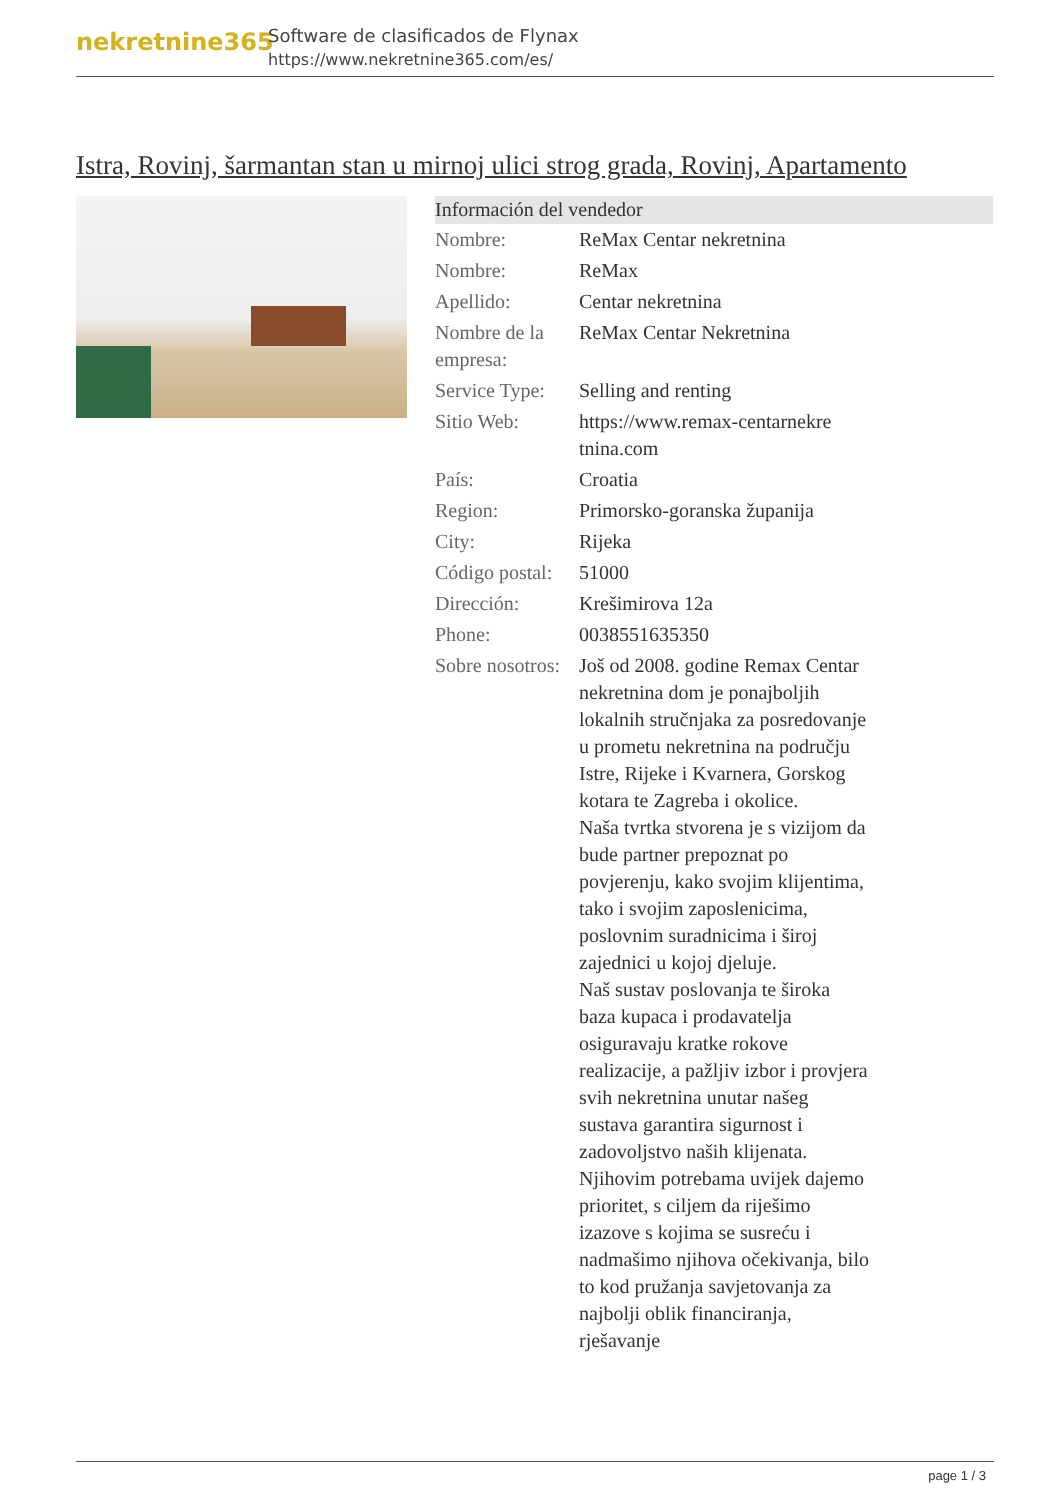nekretnine365
Software de clasificados de Flynax
https://www.nekretnine365.com/es/
Istra, Rovinj, šarmantan stan u mirnoj ulici strog grada, Rovinj, Apartamento
Información del vendedor
| Nombre: | ReMax Centar nekretnina |
| Nombre: | ReMax |
| Apellido: | Centar nekretnina |
| Nombre de la empresa: | ReMax Centar Nekretnina |
| Service Type: | Selling and renting |
| Sitio Web: | https://www.remax-centarnekre tnina.com |
| País: | Croatia |
| Region: | Primorsko-goranska županija |
| City: | Rijeka |
| Código postal: | 51000 |
| Dirección: | Krešimirova 12a |
| Phone: | 0038551635350 |
| Sobre nosotros: | Još od 2008. godine Remax Centar nekretnina dom je ponajboljih lokalnih stručnjaka za posredovanje u prometu nekretnina na području Istre, Rijeke i Kvarnera, Gorskog kotara te Zagreba i okolice. Naša tvrtka stvorena je s vizijom da bude partner prepoznat po povjerenju, kako svojim klijentima, tako i svojim zaposlenicima, poslovnim suradnicima i široj zajednici u kojoj djeluje. Naš sustav poslovanja te široka baza kupaca i prodavatelja osiguravaju kratke rokove realizacije, a pažljiv izbor i provjera svih nekretnina unutar našeg sustava garantira sigurnost i zadovoljstvo naših klijenata. Njihovim potrebama uvijek dajemo prioritet, s ciljem da riješimo izazove s kojima se susreću i nadmašimo njihova očekivanja, bilo to kod pružanja savjetovanja za najbolji oblik financiranja, rješavanje |
page 1 / 3